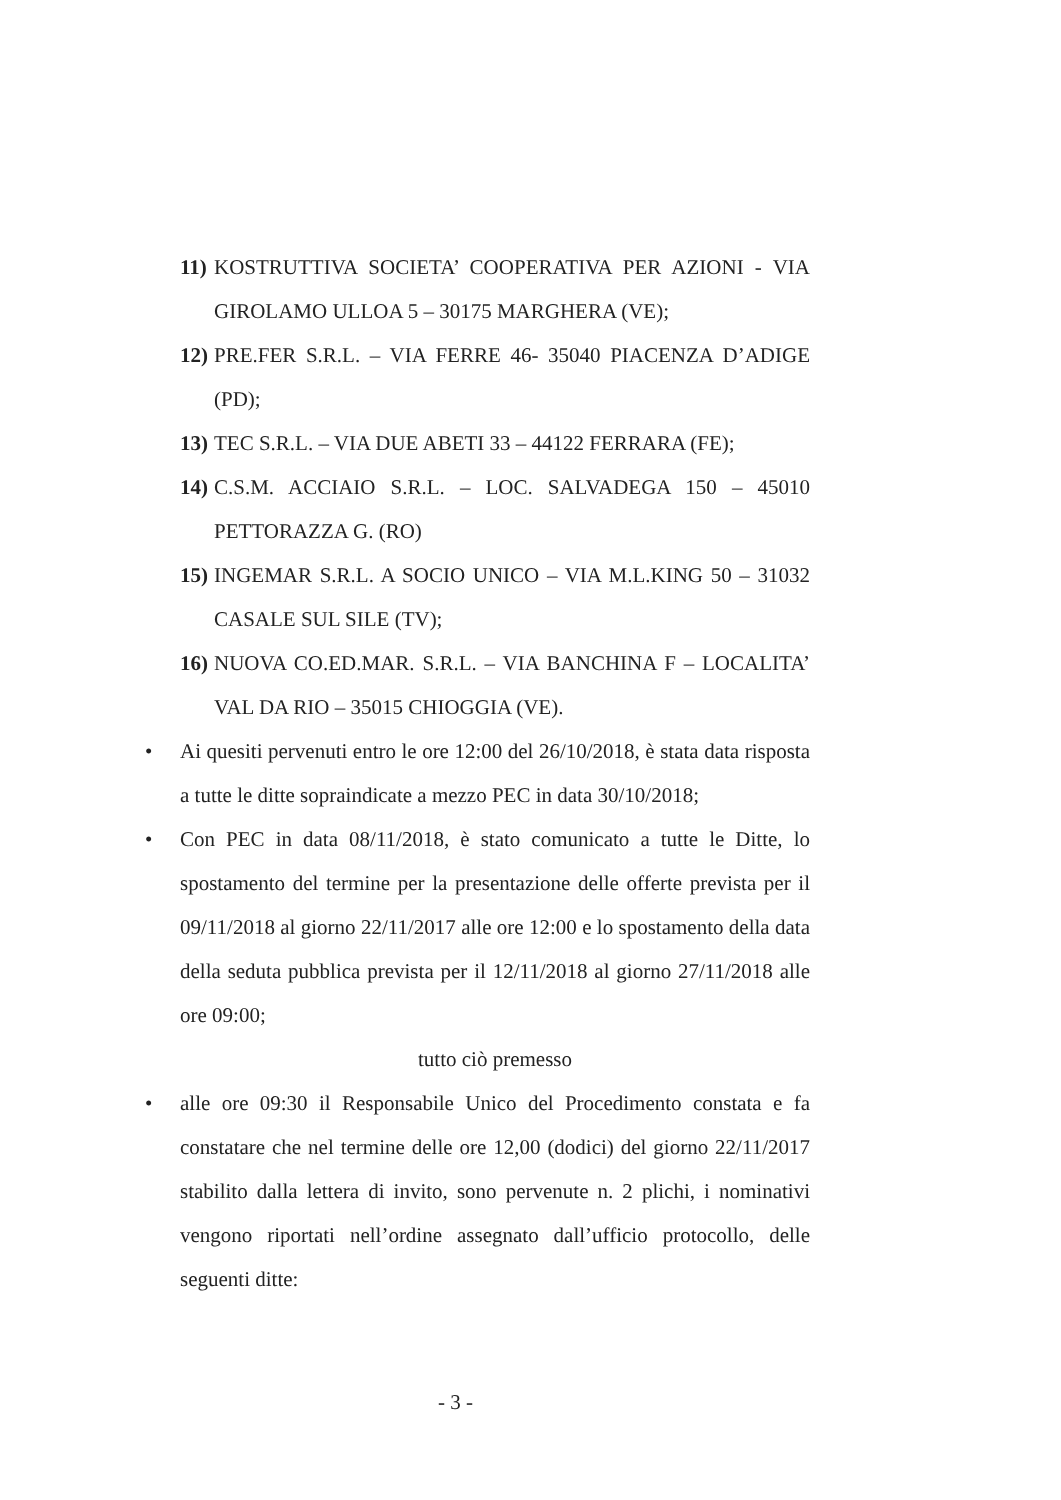11)
KOSTRUTTIVA SOCIETA’ COOPERATIVA PER AZIONI - VIA GIROLAMO ULLOA 5 – 30175 MARGHERA (VE);
12)
PRE.FER S.R.L. – VIA FERRE 46- 35040 PIACENZA D’ADIGE (PD);
13)
TEC S.R.L. – VIA DUE ABETI 33 – 44122 FERRARA (FE);
14)
C.S.M. ACCIAIO S.R.L. – LOC. SALVADEGA 150 – 45010 PETTORAZZA G. (RO)
15)
INGEMAR S.R.L. A SOCIO UNICO – VIA M.L.KING 50 – 31032 CASALE SUL SILE (TV);
16)
NUOVA CO.ED.MAR. S.R.L. – VIA BANCHINA F – LOCALITA’ VAL DA RIO – 35015 CHIOGGIA (VE).
• Ai quesiti pervenuti entro le ore 12:00 del 26/10/2018, è stata data risposta a tutte le ditte sopraindicate a mezzo PEC in data 30/10/2018;
• Con PEC in data 08/11/2018, è stato comunicato a tutte le Ditte, lo spostamento del termine per la presentazione delle offerte prevista per il 09/11/2018 al giorno 22/11/2017 alle ore 12:00 e lo spostamento della data della seduta pubblica prevista per il 12/11/2018 al giorno 27/11/2018 alle ore 09:00;
tutto ciò premesso
• alle ore 09:30 il Responsabile Unico del Procedimento constata e fa constatare che nel termine delle ore 12,00 (dodici) del giorno 22/11/2017 stabilito dalla lettera di invito, sono pervenute n. 2 plichi, i nominativi vengono riportati nell’ordine assegnato dall’ufficio protocollo, delle seguenti ditte:
- 3 -